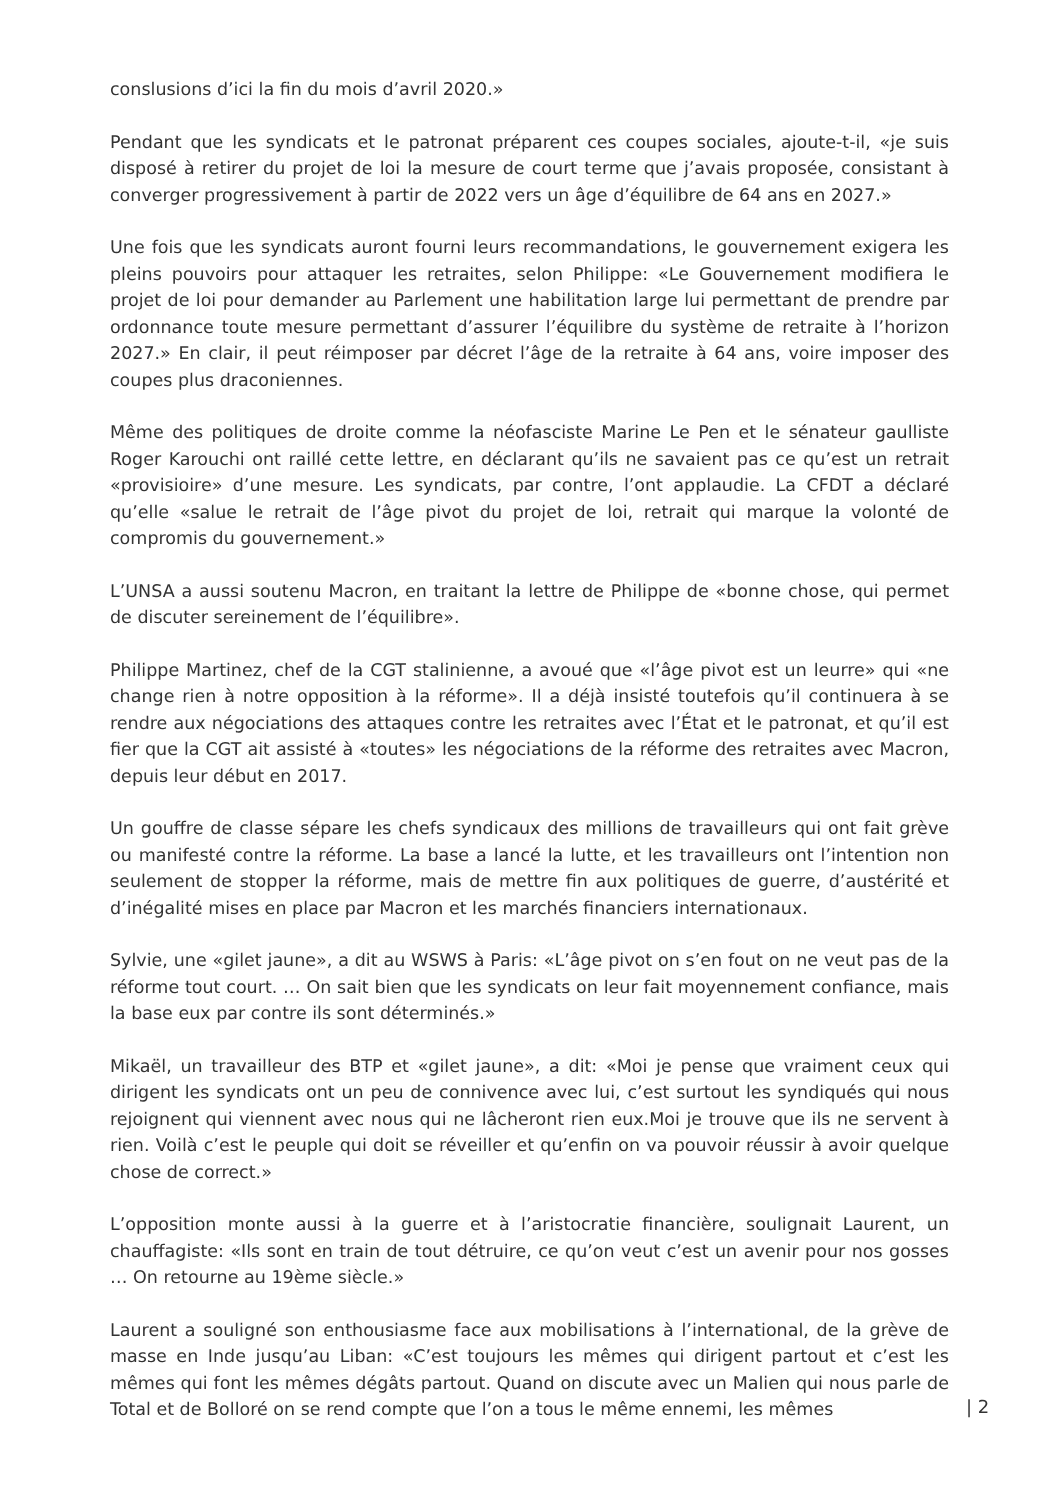conslusions d’ici la fin du mois d’avril 2020.»
Pendant que les syndicats et le patronat préparent ces coupes sociales, ajoute-t-il, «je suis disposé à retirer du projet de loi la mesure de court terme que j’avais proposée, consistant à converger progressivement à partir de 2022 vers un âge d’équilibre de 64 ans en 2027.»
Une fois que les syndicats auront fourni leurs recommandations, le gouvernement exigera les pleins pouvoirs pour attaquer les retraites, selon Philippe: «Le Gouvernement modifiera le projet de loi pour demander au Parlement une habilitation large lui permettant de prendre par ordonnance toute mesure permettant d’assurer l’équilibre du système de retraite à l’horizon 2027.» En clair, il peut réimposer par décret l’âge de la retraite à 64 ans, voire imposer des coupes plus draconiennes.
Même des politiques de droite comme la néofasciste Marine Le Pen et le sénateur gaulliste Roger Karouchi ont raillé cette lettre, en déclarant qu’ils ne savaient pas ce qu’est un retrait «provisioire» d’une mesure. Les syndicats, par contre, l’ont applaudie. La CFDT a déclaré qu’elle «salue le retrait de l’âge pivot du projet de loi, retrait qui marque la volonté de compromis du gouvernement.»
L’UNSA a aussi soutenu Macron, en traitant la lettre de Philippe de «bonne chose, qui permet de discuter sereinement de l’équilibre».
Philippe Martinez, chef de la CGT stalinienne, a avoué que «l’âge pivot est un leurre» qui «ne change rien à notre opposition à la réforme». Il a déjà insisté toutefois qu’il continuera à se rendre aux négociations des attaques contre les retraites avec l’État et le patronat, et qu’il est fier que la CGT ait assisté à «toutes» les négociations de la réforme des retraites avec Macron, depuis leur début en 2017.
Un gouffre de classe sépare les chefs syndicaux des millions de travailleurs qui ont fait grève ou manifesté contre la réforme. La base a lancé la lutte, et les travailleurs ont l’intention non seulement de stopper la réforme, mais de mettre fin aux politiques de guerre, d’austérité et d’inégalité mises en place par Macron et les marchés financiers internationaux.
Sylvie, une «gilet jaune», a dit au WSWS à Paris: «L’âge pivot on s’en fout on ne veut pas de la réforme tout court. … On sait bien que les syndicats on leur fait moyennement confiance, mais la base eux par contre ils sont déterminés.»
Mikaël, un travailleur des BTP et «gilet jaune», a dit: «Moi je pense que vraiment ceux qui dirigent les syndicats ont un peu de connivence avec lui, c’est surtout les syndiqués qui nous rejoignent qui viennent avec nous qui ne lâcheront rien eux.Moi je trouve que ils ne servent à rien. Voilà c’est le peuple qui doit se réveiller et qu’enfin on va pouvoir réussir à avoir quelque chose de correct.»
L’opposition monte aussi à la guerre et à l’aristocratie financière, soulignait Laurent, un chauffagiste: «Ils sont en train de tout détruire, ce qu’on veut c’est un avenir pour nos gosses … On retourne au 19ème siècle.»
Laurent a souligné son enthousiasme face aux mobilisations à l’international, de la grève de masse en Inde jusqu’au Liban: «C’est toujours les mêmes qui dirigent partout et c’est les mêmes qui font les mêmes dégâts partout. Quand on discute avec un Malien qui nous parle de Total et de Bolloré on se rend compte que l’on a tous le même ennemi, les mêmes
| 2